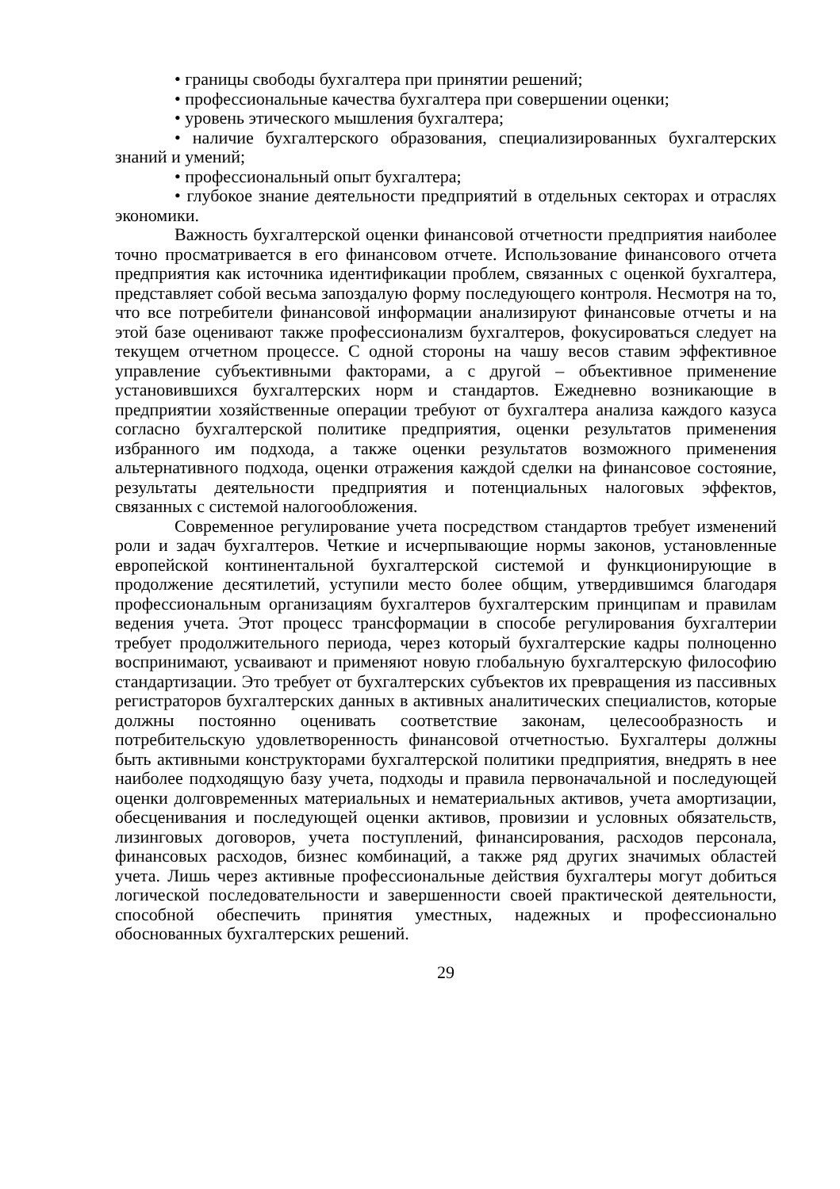• границы свободы бухгалтера при принятии решений;
• профессиональные качества бухгалтера при совершении оценки;
• уровень этического мышления бухгалтера;
• наличие бухгалтерского образования, специализированных бухгалтерских знаний и умений;
• профессиональный опыт бухгалтера;
• глубокое знание деятельности предприятий в отдельных секторах и отраслях экономики.
Важность бухгалтерской оценки финансовой отчетности предприятия наиболее точно просматривается в его финансовом отчете. Использование финансового отчета предприятия как источника идентификации проблем, связанных с оценкой бухгалтера, представляет собой весьма запоздалую форму последующего контроля. Несмотря на то, что все потребители финансовой информации анализируют финансовые отчеты и на этой базе оценивают также профессионализм бухгалтеров, фокусироваться следует на текущем отчетном процессе. С одной стороны на чашу весов ставим эффективное управление субъективными факторами, а с другой – объективное применение установившихся бухгалтерских норм и стандартов. Ежедневно возникающие в предприятии хозяйственные операции требуют от бухгалтера анализа каждого казуса согласно бухгалтерской политике предприятия, оценки результатов применения избранного им подхода, а также оценки результатов возможного применения альтернативного подхода, оценки отражения каждой сделки на финансовое состояние, результаты деятельности предприятия и потенциальных налоговых эффектов, связанных с системой налогообложения.
Современное регулирование учета посредством стандартов требует изменений роли и задач бухгалтеров. Четкие и исчерпывающие нормы законов, установленные европейской континентальной бухгалтерской системой и функционирующие в продолжение десятилетий, уступили место более общим, утвердившимся благодаря профессиональным организациям бухгалтеров бухгалтерским принципам и правилам ведения учета. Этот процесс трансформации в способе регулирования бухгалтерии требует продолжительного периода, через который бухгалтерские кадры полноценно воспринимают, усваивают и применяют новую глобальную бухгалтерскую философию стандартизации. Это требует от бухгалтерских субъектов их превращения из пассивных регистраторов бухгалтерских данных в активных аналитических специалистов, которые должны постоянно оценивать соответствие законам, целесообразность и потребительскую удовлетворенность финансовой отчетностью. Бухгалтеры должны быть активными конструкторами бухгалтерской политики предприятия, внедрять в нее наиболее подходящую базу учета, подходы и правила первоначальной и последующей оценки долговременных материальных и нематериальных активов, учета амортизации, обесценивания и последующей оценки активов, провизии и условных обязательств, лизинговых договоров, учета поступлений, финансирования, расходов персонала, финансовых расходов, бизнес комбинаций, а также ряд других значимых областей учета. Лишь через активные профессиональные действия бухгалтеры могут добиться логической последовательности и завершенности своей практической деятельности, способной обеспечить принятия уместных, надежных и профессионально обоснованных бухгалтерских решений.
29